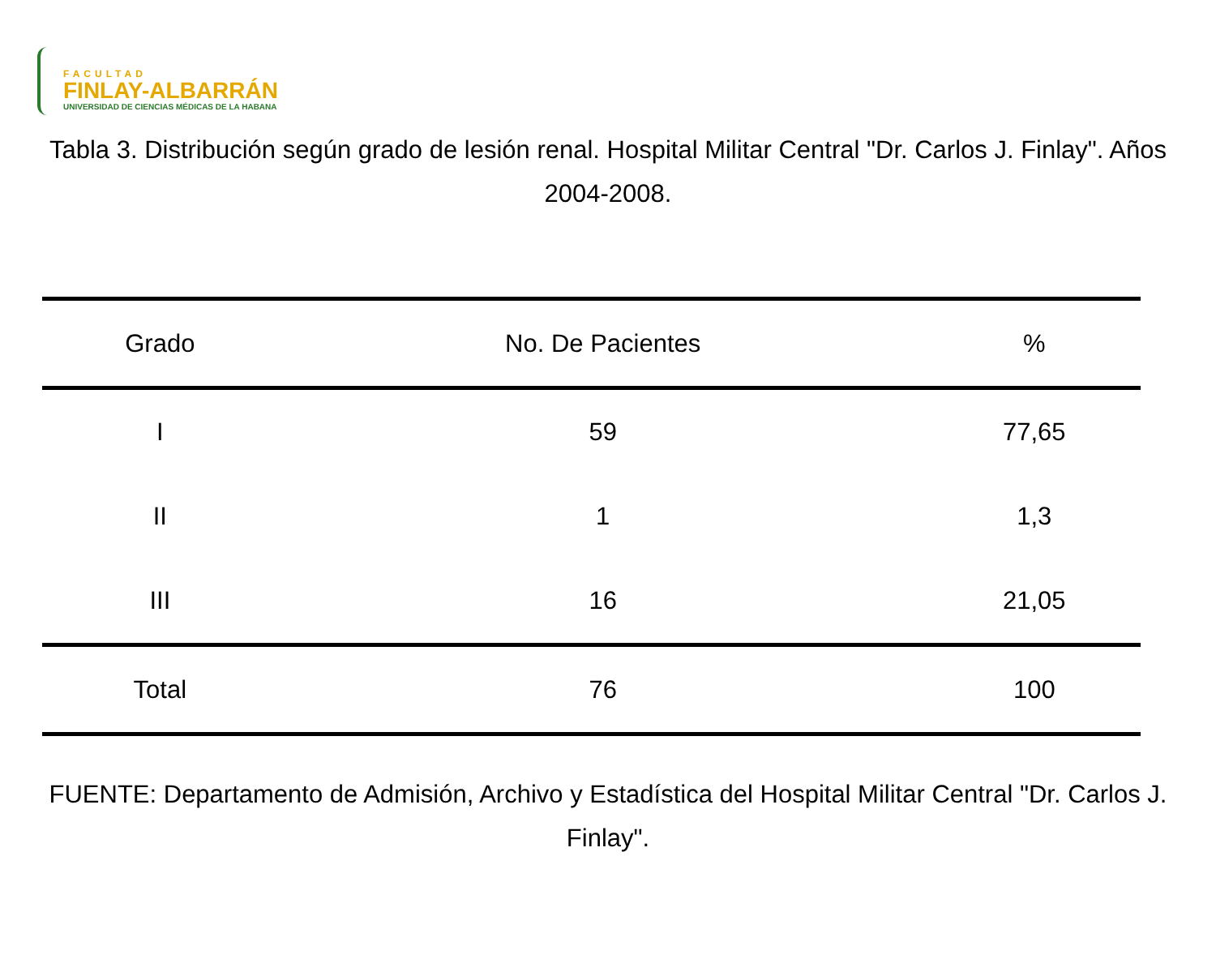FACULTAD
FINLAY-ALBARRÁN
UNIVERSIDAD DE CIENCIAS MÉDICAS DE LA HABANA
Tabla 3. Distribución según grado de lesión renal. Hospital Militar Central "Dr. Carlos J. Finlay". Años 2004-2008.
| Grado | No. De Pacientes | % |
| --- | --- | --- |
| I | 59 | 77,65 |
| II | 1 | 1,3 |
| III | 16 | 21,05 |
| Total | 76 | 100 |
FUENTE: Departamento de Admisión, Archivo y Estadística del Hospital Militar Central "Dr. Carlos J. Finlay".